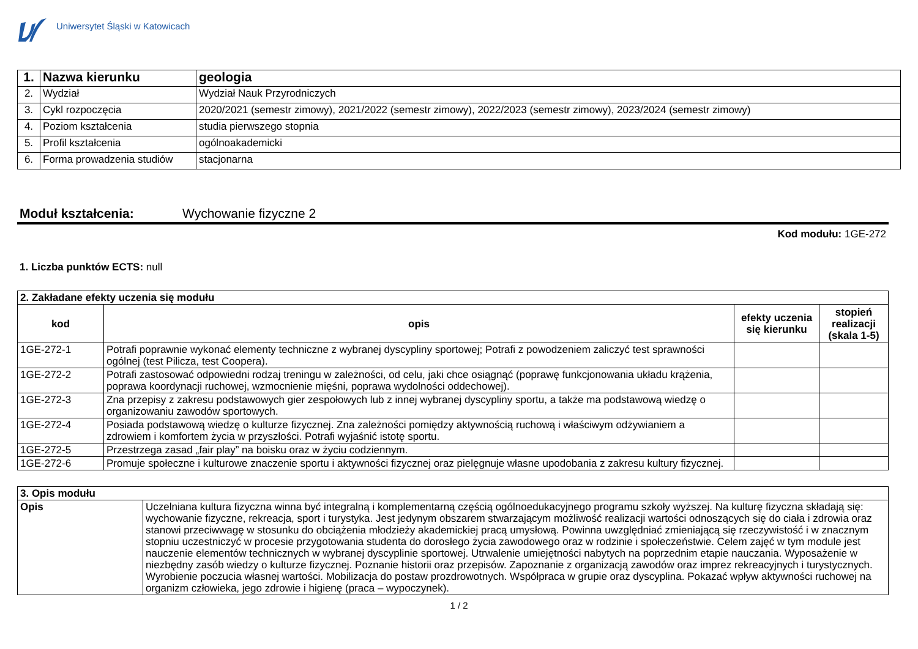Uniwersytet Śląski w Katowicach
| 1. | Nazwa kierunku | geologia |
| 2. | Wydział | Wydział Nauk Przyrodniczych |
| 3. | Cykl rozpoczęcia | 2020/2021 (semestr zimowy), 2021/2022 (semestr zimowy), 2022/2023 (semestr zimowy), 2023/2024 (semestr zimowy) |
| 4. | Poziom kształcenia | studia pierwszego stopnia |
| 5. | Profil kształcenia | ogólnoakademicki |
| 6. | Forma prowadzenia studiów | stacjonarna |
Moduł kształcenia: Wychowanie fizyczne 2
Kod modułu: 1GE-272
1. Liczba punktów ECTS: null
| 2. Zakładane efekty uczenia się modułu | | | |
| --- | --- | --- | --- |
| kod | opis | efekty uczenia się kierunku | stopień realizacji (skala 1-5) |
| 1GE-272-1 | Potrafi poprawnie wykonać elementy techniczne z wybranej dyscypliny sportowej; Potrafi z powodzeniem zaliczyć test sprawności ogólnej (test Pilicza, test Coopera). | | |
| 1GE-272-2 | Potrafi zastosować odpowiedni rodzaj treningu w zależności, od celu, jaki chce osiągnąć (poprawę funkcjonowania układu krążenia, poprawa koordynacji ruchowej, wzmocnienie mięśni, poprawa wydolności oddechowej). | | |
| 1GE-272-3 | Zna przepisy z zakresu podstawowych gier zespołowych lub z innej wybranej dyscypliny sportu, a także ma podstawową wiedzę o organizowaniu zawodów sportowych. | | |
| 1GE-272-4 | Posiada podstawową wiedzę o kulturze fizycznej. Zna zależności pomiędzy aktywnością ruchową i właściwym odżywianiem a zdrowiem i komfortem życia w przyszłości. Potrafi wyjaśnić istotę sportu. | | |
| 1GE-272-5 | Przestrzega zasad „fair play” na boisku oraz w życiu codziennym. | | |
| 1GE-272-6 | Promuje społeczne i kulturowe znaczenie sportu i aktywności fizycznej oraz pielęgnuje własne upodobania z zakresu kultury fizycznej. | | |
| 3. Opis modułu | |
| --- | --- |
| Opis | Uczelniana kultura fizyczna winna być integralną i komplementarną częścią ogólnoedukacyjnego programu szkoły wyższej. Na kulturę fizyczna składają się: wychowanie fizyczne, rekreacja, sport i turystyka. Jest jedynym obszarem stwarzającym możliwość realizacji wartości odnoszących się do ciała i zdrowia oraz stanowi przeciwwagę w stosunku do obciążenia młodzieży akademickiej pracą umysłową. Powinna uwzględniać zmieniającą się rzeczywistość i w znacznym stopniu uczestniczyć w procesie przygotowania studenta do dorosłego życia zawodowego oraz w rodzinie i społeczeństwie. Celem zajęć w tym module jest nauczenie elementów technicznych w wybranej dyscyplinie sportowej. Utrwalenie umiejętności nabytych na poprzednim etapie nauczania. Wyposażenie w niezbędny zasób wiedzy o kulturze fizycznej. Poznanie historii oraz przepisów. Zapoznanie z organizacją zawodów oraz imprez rekreacyjnych i turystycznych. Wyrobienie poczucia własnej wartości. Mobilizacja do postaw prozdrowotnych. Współpraca w grupie oraz dyscyplina. Pokazać wpływ aktywności ruchowej na organizm człowieka, jego zdrowie i higienę (praca – wypoczynek). |
1 / 2